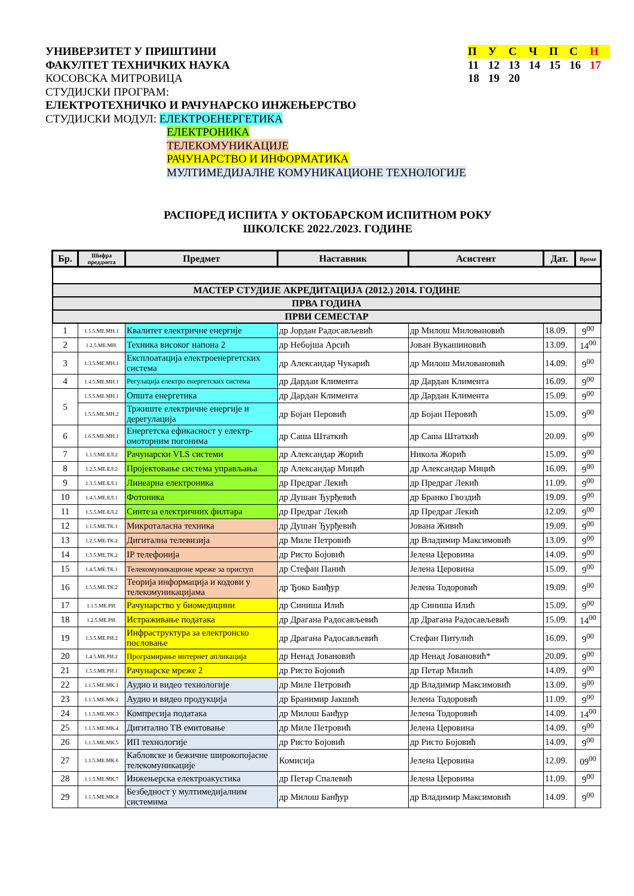УНИВЕРЗИТЕТ У ПРИШТИНИ
ФАКУЛТЕТ ТЕХНИЧКИХ НАУКА
КОСОВСКА МИТРОВИЦА
СТУДИЈСКИ ПРОГРАМ:
ЕЛЕКТРОТЕХНИЧКО И РАЧУНАРСКО ИНЖЕЊЕРСТВО
СТУДИЈСКИ МОДУЛ: ЕЛЕКТРОЕНЕРГЕТИКА
ЕЛЕКТРОНИКА
ТЕЛЕКОМУНИКАЦИЈЕ
РАЧУНАРСТВО И ИНФОРМАТИКА
МУЛТИМЕДИЈАЛНЕ КОМУНИКАЦИОНЕ ТЕХНОЛОГИЈЕ
| П | У | С | Ч | П | С | Н |
| 11 | 12 | 13 | 14 | 15 | 16 | 17 |
| 18 | 19 | 20 | | | | |
РАСПОРЕД ИСПИТА У ОКТОБАРСКОМ ИСПИТНОМ РОКУ
ШКОЛСКЕ 2022./2023. ГОДИНЕ
| Бр. | Шифра преддмета | Предмет | Наставник | Асистент | Дат. | Време |
| --- | --- | --- | --- | --- | --- | --- |
| МАСТЕР СТУДИЈЕ АКРЕДИТАЦИЈА (2012.) 2014. ГОДИНЕ | | | | | | |
| ПРВА ГОДИНА | | | | | | |
| ПРВИ СЕМЕСТАР | | | | | | |
| 1 | 1.1.5.МЕ.МН.1 | Квалитет електричне енергије | др Јордан Радосављевић | др Милош Миловановић | 18.09. | 9<sup>00</sup> |
| 2 | 1.2.5.МЕ.МН. | Техника високог напона 2 | др Небојша Арсић | Јован Вукашиновић | 13.09. | 14<sup>00</sup> |
| 3 | 1.3.5.МЕ.МН.1 | Експлоатација електроенергетских система | др Александар Чукарић | др Милош Миловановић | 14.09. | 9<sup>00</sup> |
| 4 | 1.4.5.МЕ.МН.1 | Регулација електро енергетских система | др Дардан Климента | др Дардан Климента | 16.09. | 9<sup>00</sup> |
| 5 | 1.5.5.МЕ.МН.1 | Општа енергетика | др Дардан Климента | др Дардан Климента | 15.09. | 9<sup>00</sup> |
| | 1.5.5.МЕ.МН.2 | Тржиште електричне енергије и дерегулација | др Бојан Перовић | др Бојан Перовић | 15.09. | 9<sup>00</sup> |
| 6 | 1.6.5.МЕ.МН.1 | Енергетска ефикасност у електр-омоторним погонима | др Саша Штаткић | др Саша Штаткић | 20.09. | 9<sup>00</sup> |
| 7 | 1.1.5.МЕ.ЕЛ.2 | Рачунарски VLS системи | др Александар Жорић | Никола Жорић | 15.09. | 9<sup>00</sup> |
| 8 | 1.2.5.МЕ.ЕЛ.2 | Пројектовање система управљања | др Александар Мицић | др Александар Мицић | 16.09. | 9<sup>00</sup> |
| 9 | 1.3.5.МЕ.ЕЛ.1 | Линеарна електроника | др Предраг Лекић | др Предраг Лекић | 11.09. | 9<sup>00</sup> |
| 10 | 1.4.5.МЕ.ЕЛ.1 | Фотоника | др Душан Ђурђевић | др Бранко Гвоздић | 19.09. | 9<sup>00</sup> |
| 11 | 1.5.5.МЕ.ЕЛ.2 | Синтеза електричних филтара | др Предраг Лекић | др Предраг Лекић | 12.09. | 9<sup>00</sup> |
| 12 | 1.1.5.МЕ.ТК.1 | Микроталасна техника | др Душан Ђурђевић | Јована Живић | 19.09. | 9<sup>00</sup> |
| 13 | 1.2.5.МЕ.ТК.2 | Дигитална телевизија | др Миле Петровић | др Владимир Максимовић | 13.09. | 9<sup>00</sup> |
| 14 | 1.3.5.МЕ.ТК.2 | IP телефонија | др Ристо Бојовић | Јелена Церовина | 14.09. | 9<sup>00</sup> |
| 15 | 1.4.5.МЕ.ТК.1 | Телекомуникационе мреже за приступ | др Стефан Панић | Јелена Церовина | 15.09. | 9<sup>00</sup> |
| 16 | 1.5.5.МЕ.ТК.2 | Теорија информација и кодови у телекомуникацијама | др Ђоко Банђур | Јелена Тодоровић | 19.09. | 9<sup>00</sup> |
| 17 | 1.1.5.МЕ.РИ. | Рачунарство у биомедицини | др Синиша Илић | др Синиша Илић | 15.09. | 9<sup>00</sup> |
| 18 | 1.2.5.МЕ.РИ. | Истраживање података | др Драгана Радосављевић | др Драгана Радосављевић | 15.09. | 14<sup>00</sup> |
| 19 | 1.3.5.МЕ.РИ.2 | Инфраструктура за електронско пословање | др Драгана Радосављевић | Стефан Питулић | 16.09. | 9<sup>00</sup> |
| 20 | 1.4.5.МЕ.РИ.2 | Програмирање интернет апликација | др Ненад Јовановић | др Ненад Јовановић* | 20.09. | 9<sup>00</sup> |
| 21 | 1.5.5.МЕ.РИ.1 | Рачунарске мреже 2 | др Ристо Бојовић | др Петар Милић | 14.09. | 9<sup>00</sup> |
| 22 | 1.1.5.МЕ.МК.1 | Аудио и видео технологије | др Миле Петровић | др Владимир Максимовић | 13.09. | 9<sup>00</sup> |
| 23 | 1.1.5.МЕ.МК.2 | Аудио и видео продукција | др Бранимир Јакшић | Јелена Тодоровић | 11.09. | 9<sup>00</sup> |
| 24 | 1.1.5.МЕ.МК.3 | Компресија података | др Милош Банђур | Јелена Тодоровић | 14.09. | 14<sup>00</sup> |
| 25 | 1.1.5.МЕ.МК.4 | Дигитално ТВ емитовање | др Миле Петровић | Јелена Церовина | 14.09. | 9<sup>00</sup> |
| 26 | 1.1.5.МЕ.МК.5 | ИП технологије | др Ристо Бојовић | др Ристо Бојовић | 14.09. | 9<sup>00</sup> |
| 27 | 1.1.5.МЕ.МК.6 | Кабловске и бежичне широкопојасне телекомуникације | Комисија | Јелена Церовина | 12.09. | 09<sup>00</sup> |
| 28 | 1.1.5.МЕ.МК.7 | Инжењерска електроакустика | др Петар Спалевић | Јелена Церовина | 11.09. | 9<sup>00</sup> |
| 29 | 1.1.5.МЕ.МК.8 | Безбедност у мултимедијалним системима | др Милош Банђур | др Владимир Максимовић | 14.09. | 9<sup>00</sup> |